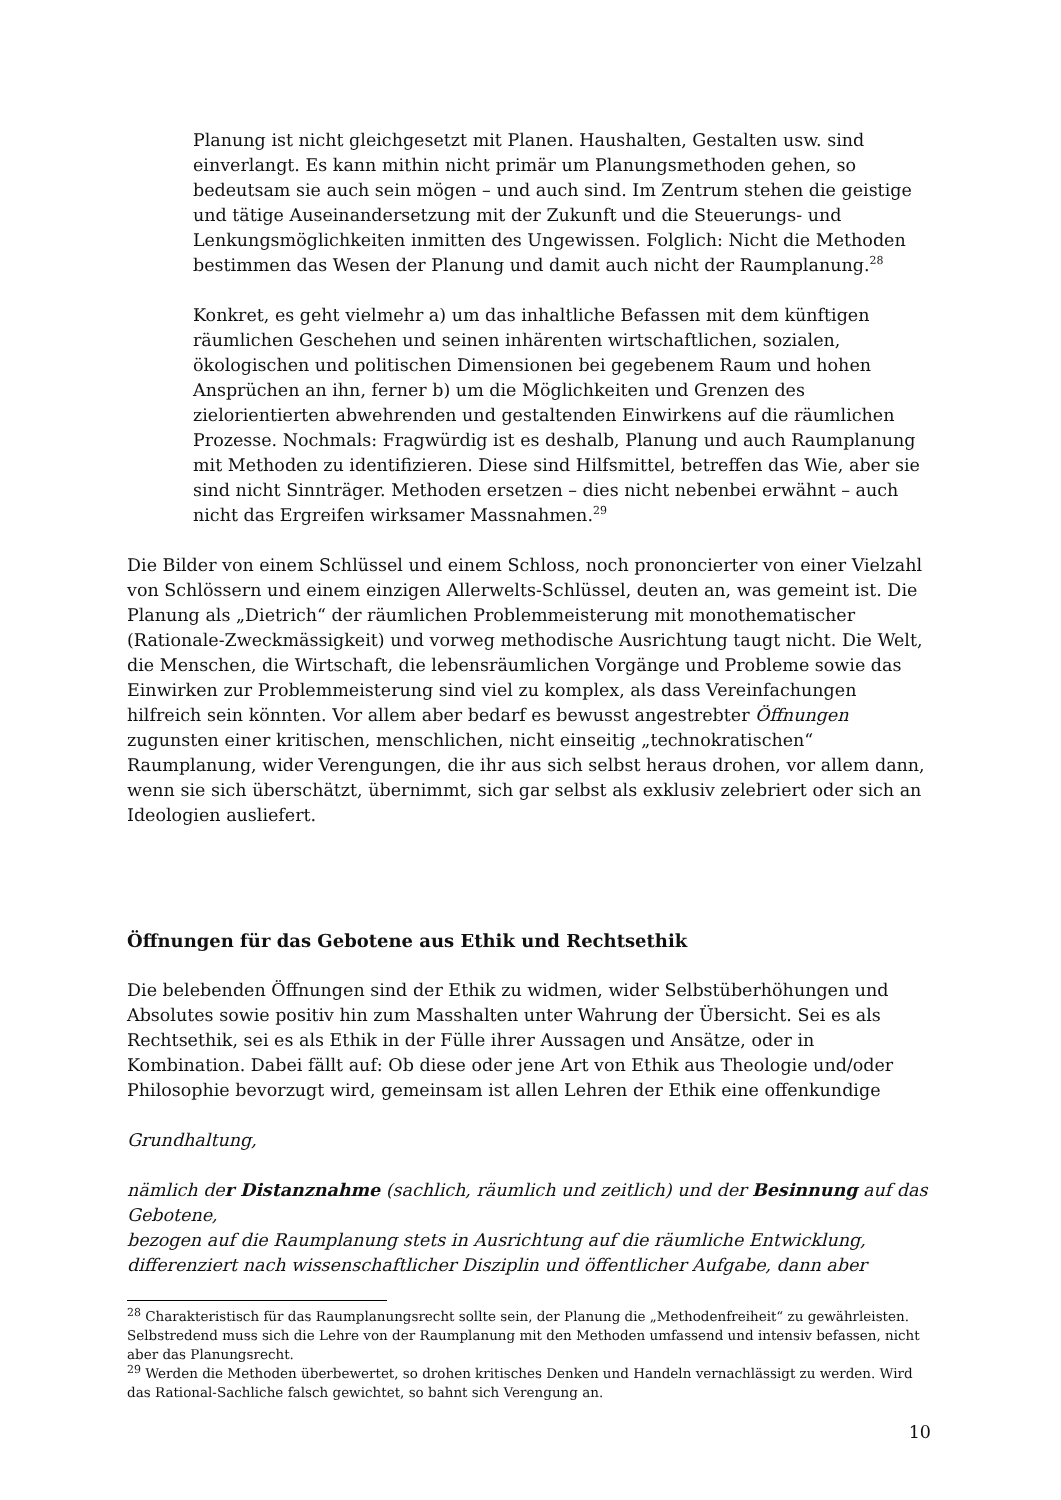Planung ist nicht gleichgesetzt mit Planen. Haushalten, Gestalten usw. sind einverlangt. Es kann mithin nicht primär um Planungsmethoden gehen, so bedeutsam sie auch sein mögen – und auch sind. Im Zentrum stehen die geistige und tätige Auseinandersetzung mit der Zukunft und die Steuerungs- und Lenkungsmöglichkeiten inmitten des Ungewissen. Folglich: Nicht die Methoden bestimmen das Wesen der Planung und damit auch nicht der Raumplanung.<sup>28</sup>
Konkret, es geht vielmehr a) um das inhaltliche Befassen mit dem künftigen räumlichen Geschehen und seinen inhärenten wirtschaftlichen, sozialen, ökologischen und politischen Dimensionen bei gegebenem Raum und hohen Ansprüchen an ihn, ferner b) um die Möglichkeiten und Grenzen des zielorientierten abwehrenden und gestaltenden Einwirkens auf die räumlichen Prozesse. Nochmals: Fragwürdig ist es deshalb, Planung und auch Raumplanung mit Methoden zu identifizieren. Diese sind Hilfsmittel, betreffen das Wie, aber sie sind nicht Sinnträger. Methoden ersetzen – dies nicht nebenbei erwähnt – auch nicht das Ergreifen wirksamer Massnahmen.<sup>29</sup>
Die Bilder von einem Schlüssel und einem Schloss, noch prononcierter von einer Vielzahl von Schlössern und einem einzigen Allerwelts-Schlüssel, deuten an, was gemeint ist. Die Planung als „Dietrich“ der räumlichen Problemmeisterung mit monothematischer (Rationale-Zweckmässigkeit) und vorweg methodische Ausrichtung taugt nicht. Die Welt, die Menschen, die Wirtschaft, die lebensräumlichen Vorgänge und Probleme sowie das Einwirken zur Problemmeisterung sind viel zu komplex, als dass Vereinfachungen hilfreich sein könnten. Vor allem aber bedarf es bewusst angestrebter Öffnungen zugunsten einer kritischen, menschlichen, nicht einseitig „technokratischen“ Raumplanung, wider Verengungen, die ihr aus sich selbst heraus drohen, vor allem dann, wenn sie sich überschätzt, übernimmt, sich gar selbst als exklusiv zelebriert oder sich an Ideologien ausliefert.
Öffnungen für das Gebotene aus Ethik und Rechtsethik
Die belebenden Öffnungen sind der Ethik zu widmen, wider Selbstüberhöhungen und Absolutes sowie positiv hin zum Masshalten unter Wahrung der Übersicht. Sei es als Rechtsethik, sei es als Ethik in der Fülle ihrer Aussagen und Ansätze, oder in Kombination. Dabei fällt auf: Ob diese oder jene Art von Ethik aus Theologie und/oder Philosophie bevorzugt wird, gemeinsam ist allen Lehren der Ethik eine offenkundige
Grundhaltung,
nämlich der Distanznahme (sachlich, räumlich und zeitlich) und der Besinnung auf das Gebotene,
bezogen auf die Raumplanung stets in Ausrichtung auf die räumliche Entwicklung, differenziert nach wissenschaftlicher Disziplin und öffentlicher Aufgabe, dann aber
<sup>28</sup> Charakteristisch für das Raumplanungsrecht sollte sein, der Planung die „Methodenfreiheit“ zu gewährleisten. Selbstredend muss sich die Lehre von der Raumplanung mit den Methoden umfassend und intensiv befassen, nicht aber das Planungsrecht.
<sup>29</sup> Werden die Methoden überbewertet, so drohen kritisches Denken und Handeln vernachlässigt zu werden. Wird das Rational-Sachliche falsch gewichtet, so bahnt sich Verengung an.
10